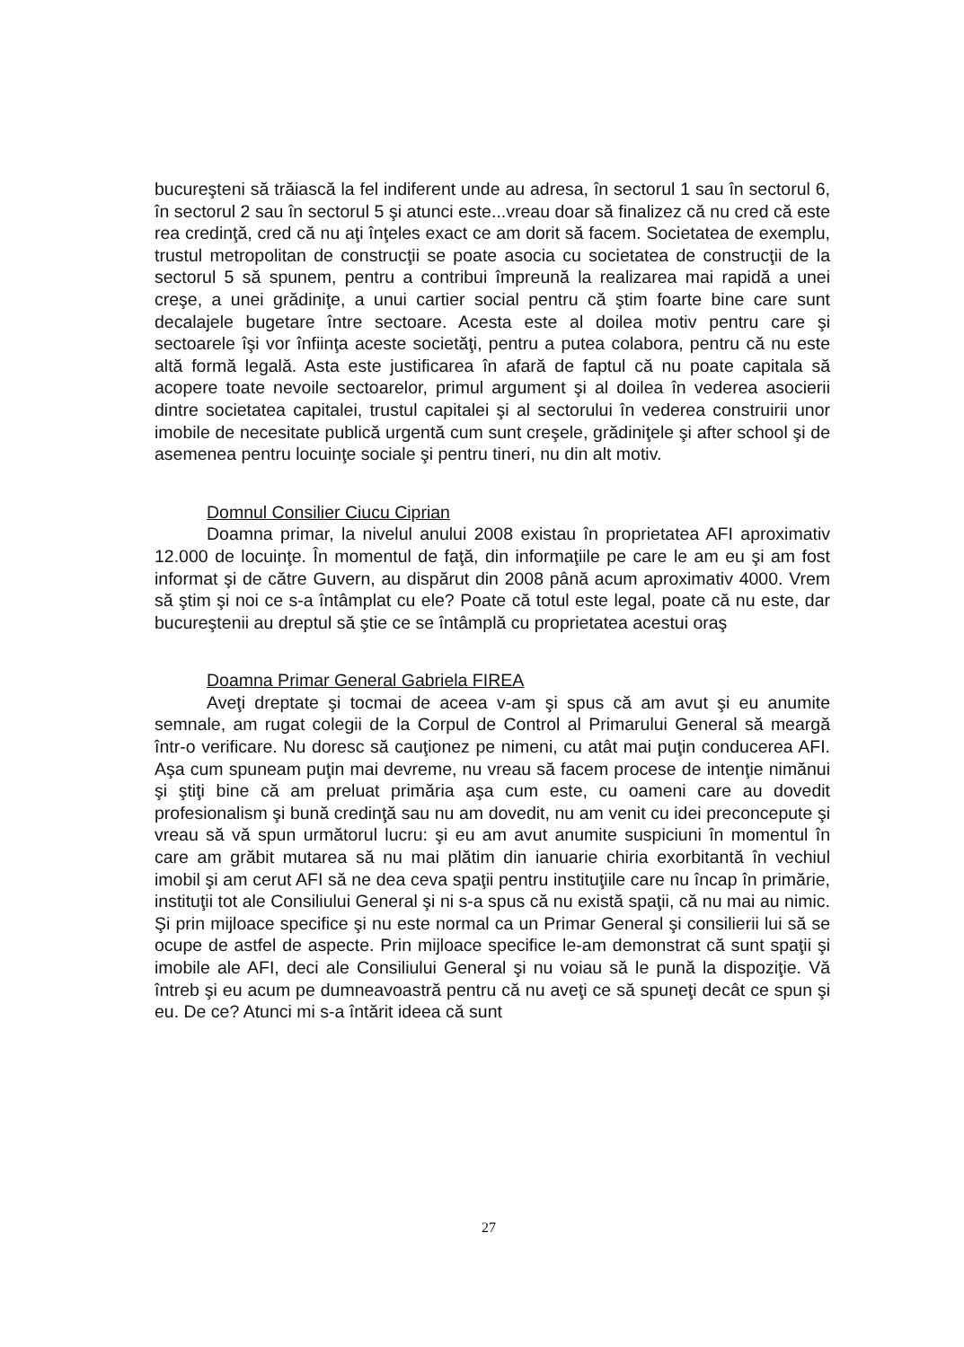bucureşteni să trăiască la fel indiferent unde au adresa, în sectorul 1 sau în sectorul 6, în sectorul 2 sau în sectorul 5 şi atunci este...vreau doar să finalizez că nu cred că este rea credinţă, cred că nu aţi înţeles exact ce am dorit să facem. Societatea de exemplu, trustul metropolitan de construcţii se poate asocia cu societatea de construcţii de la sectorul 5 să spunem, pentru a contribui împreună la realizarea mai rapidă a unei creşe, a unei grădiniţe, a unui cartier social pentru că ştim foarte bine care sunt decalajele bugetare între sectoare. Acesta este al doilea motiv pentru care şi sectoarele îşi vor înfiinţa aceste societăţi, pentru a putea colabora, pentru că nu este altă formă legală. Asta este justificarea în afară de faptul că nu poate capitala să acopere toate nevoile sectoarelor, primul argument şi al doilea în vederea asocierii dintre societatea capitalei, trustul capitalei şi al sectorului în vederea construirii unor imobile de necesitate publică urgentă cum sunt creşele, grădiniţele şi after school şi de asemenea pentru locuinţe sociale şi pentru tineri, nu din alt motiv.
Domnul Consilier Ciucu Ciprian
Doamna primar, la nivelul anului 2008 existau în proprietatea AFI aproximativ 12.000 de locuinţe. În momentul de faţă, din informaţiile pe care le am eu şi am fost informat şi de către Guvern, au dispărut din 2008 până acum aproximativ 4000. Vrem să ştim şi noi ce s-a întâmplat cu ele? Poate că totul este legal, poate că nu este, dar bucureştenii au dreptul să ştie ce se întâmplă cu proprietatea acestui oraş
Doamna Primar General Gabriela FIREA
Aveţi dreptate şi tocmai de aceea v-am şi spus că am avut şi eu anumite semnale, am rugat colegii de la Corpul de Control al Primarului General să meargă într-o verificare. Nu doresc să cauţionez pe nimeni, cu atât mai puţin conducerea AFI. Aşa cum spuneam puţin mai devreme, nu vreau să facem procese de intenţie nimănui şi ştiţi bine că am preluat primăria aşa cum este, cu oameni care au dovedit profesionalism şi bună credinţă sau nu am dovedit, nu am venit cu idei preconcepute şi vreau să vă spun următorul lucru: şi eu am avut anumite suspiciuni în momentul în care am grăbit mutarea să nu mai plătim din ianuarie chiria exorbitantă în vechiul imobil şi am cerut AFI să ne dea ceva spaţii pentru instituţiile care nu încap în primărie, instituţii tot ale Consiliului General şi ni s-a spus că nu există spaţii, că nu mai au nimic. Şi prin mijloace specifice şi nu este normal ca un Primar General şi consilierii lui să se ocupe de astfel de aspecte. Prin mijloace specifice le-am demonstrat că sunt spaţii şi imobile ale AFI, deci ale Consiliului General şi nu voiau să le pună la dispoziţie. Vă întreb şi eu acum pe dumneavoastră pentru că nu aveţi ce să spuneţi decât ce spun şi eu. De ce? Atunci mi s-a întărit ideea că sunt
27